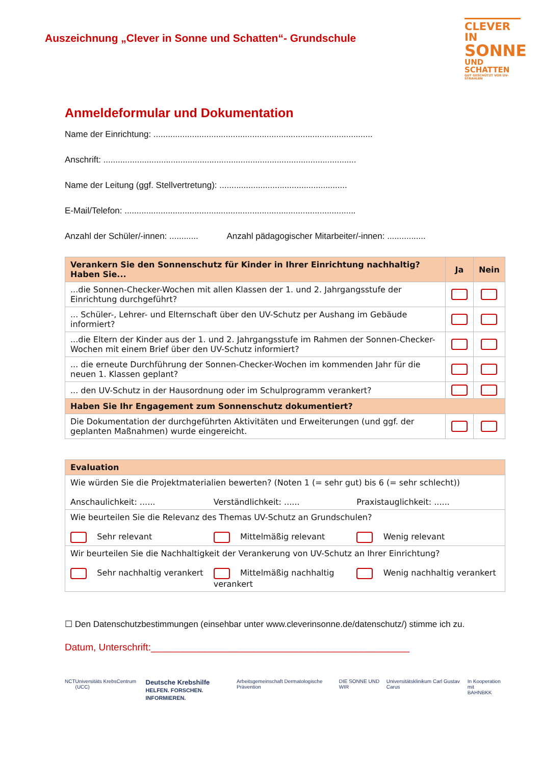Auszeichnung „Clever in Sonne und Schatten“- Grundschule
CLEVER IN
SONNE
UND SCHATTEN
GUT GESCHÜTZT VOR UV-STRAHLEN
Anmeldeformular und Dokumentation
Name der Einrichtung: ...........................................................................................
Anschrift: .........................................................................................................
Name der Leitung (ggf. Stellvertretung): .....................................................
E-Mail/Telefon: ................................................................................................
Anzahl der Schüler/-innen: ............ Anzahl pädagogischer Mitarbeiter/-innen: ................
| Verankern Sie den Sonnenschutz für Kinder in Ihrer Einrichtung nachhaltig? Haben Sie... | Ja | Nein |
| --- | --- | --- |
| ...die Sonnen-Checker-Wochen mit allen Klassen der 1. und 2. Jahrgangsstufe der Einrichtung durchgeführt? | | |
| ... Schüler-, Lehrer- und Elternschaft über den UV-Schutz per Aushang im Gebäude informiert? | | |
| ...die Eltern der Kinder aus der 1. und 2. Jahrgangsstufe im Rahmen der Sonnen-Checker-Wochen mit einem Brief über den UV-Schutz informiert? | | |
| ... die erneute Durchführung der Sonnen-Checker-Wochen im kommenden Jahr für die neuen 1. Klassen geplant? | | |
| ... den UV-Schutz in der Hausordnung oder im Schulprogramm verankert? | | |
| Haben Sie Ihr Engagement zum Sonnenschutz dokumentiert? | | |
| Die Dokumentation der durchgeführten Aktivitäten und Erweiterungen (und ggf. der geplanten Maßnahmen) wurde eingereicht. | | |
| Evaluation |
| --- |
| Wie würden Sie die Projektmaterialien bewerten? (Noten 1 (= sehr gut) bis 6 (= sehr schlecht)) Anschaulichkeit: ...... Verständlichkeit: ...... Praxistauglichkeit: ...... |
| Wie beurteilen Sie die Relevanz des Themas UV-Schutz an Grundschulen? Sehr relevant Mittelmäßig relevant Wenig relevant |
| Wir beurteilen Sie die Nachhaltigkeit der Verankerung von UV-Schutz an Ihrer Einrichtung? Sehr nachhaltig verankert Mittelmäßig nachhaltig verankert Wenig nachhaltig verankert |
☐ Den Datenschutzbestimmungen (einsehbar unter www.cleverinsonne.de/datenschutz/) stimme ich zu.
Datum, Unterschrift:________________________________________________
NCT Universitäts KrebsCentrum (UCC) Deutsche Krebshilfe
HELFEN. FORSCHEN. INFORMIEREN. Arbeitsgemeinschaft Dermatologische Prävention DIE SONNE UND WIR Universitätsklinikum Carl Gustav Carus In Kooperation mit
BAHNBKK